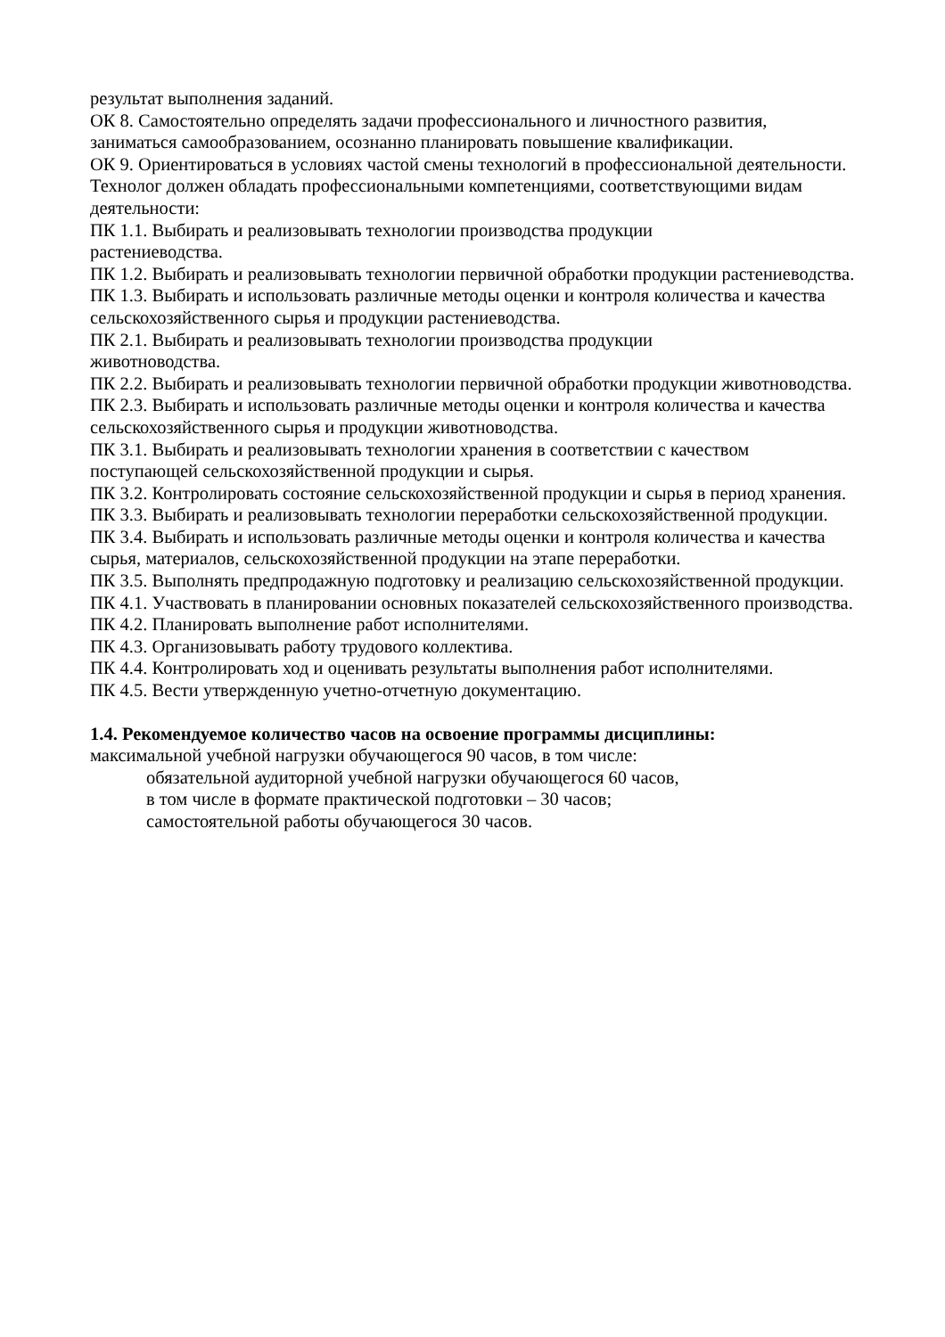результат выполнения заданий.
ОК 8. Самостоятельно определять задачи профессионального и личностного развития, заниматься самообразованием, осознанно планировать повышение квалификации.
ОК 9. Ориентироваться в условиях частой смены технологий в профессиональной деятельности.
Технолог должен обладать профессиональными компетенциями, соответствующими видам деятельности:
ПК 1.1. Выбирать и реализовывать технологии производства продукции
растениеводства.
ПК 1.2. Выбирать и реализовывать технологии первичной обработки продукции растениеводства.
ПК 1.3. Выбирать и использовать различные методы оценки и контроля количества и качества сельскохозяйственного сырья и продукции растениеводства.
ПК 2.1. Выбирать и реализовывать технологии производства продукции
животноводства.
ПК 2.2. Выбирать и реализовывать технологии первичной обработки продукции животноводства.
ПК 2.3. Выбирать и использовать различные методы оценки и контроля количества и качества сельскохозяйственного сырья и продукции животноводства.
ПК 3.1. Выбирать и реализовывать технологии хранения в соответствии с качеством поступающей сельскохозяйственной продукции и сырья.
ПК 3.2. Контролировать состояние сельскохозяйственной продукции и сырья в период хранения.
ПК 3.3. Выбирать и реализовывать технологии переработки сельскохозяйственной продукции.
ПК 3.4. Выбирать и использовать различные методы оценки и контроля количества и качества сырья, материалов, сельскохозяйственной продукции на этапе переработки.
ПК 3.5. Выполнять предпродажную подготовку и реализацию сельскохозяйственной продукции.
ПК 4.1. Участвовать в планировании основных показателей сельскохозяйственного производства.
ПК 4.2. Планировать выполнение работ исполнителями.
ПК 4.3. Организовывать работу трудового коллектива.
ПК 4.4. Контролировать ход и оценивать результаты выполнения работ исполнителями.
ПК 4.5. Вести утвержденную учетно-отчетную документацию.
1.4. Рекомендуемое количество часов на освоение программы дисциплины:
максимальной учебной нагрузки обучающегося 90 часов, в том числе:
обязательной аудиторной учебной нагрузки обучающегося 60 часов,
в том числе в формате практической подготовки – 30 часов;
самостоятельной работы обучающегося 30 часов.